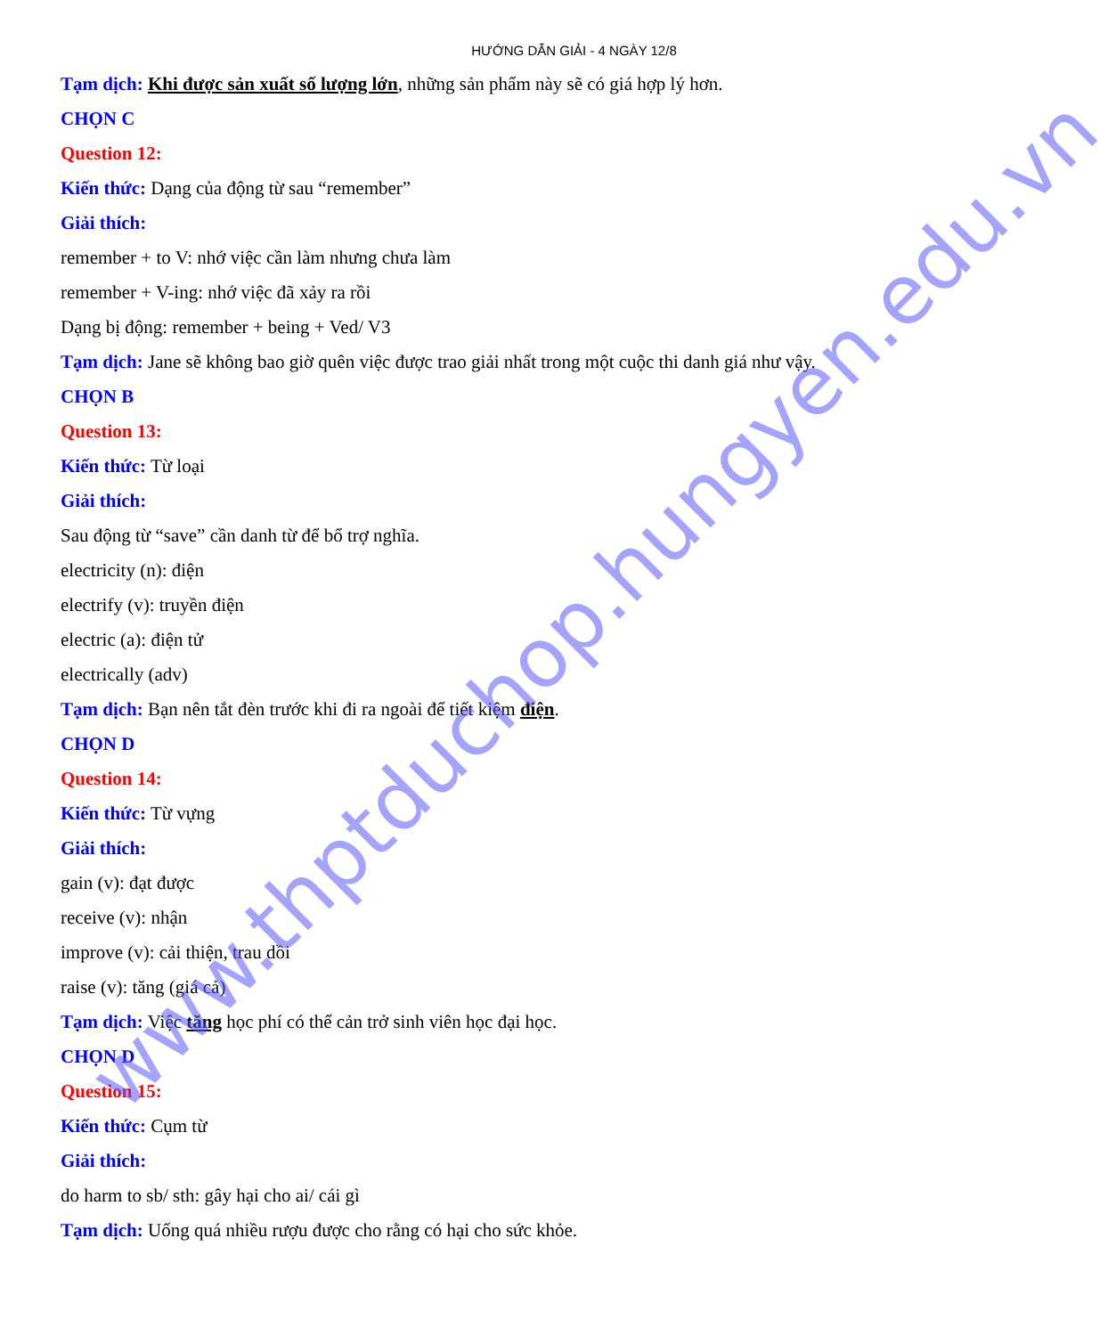HƯỚNG DẪN GIẢI - 4 NGÀY 12/8
Tạm dịch: Khi được sản xuất số lượng lớn, những sản phẩm này sẽ có giá hợp lý hơn.
CHỌN C
Question 12:
Kiến thức: Dạng của động từ sau “remember”
Giải thích:
remember + to V: nhớ việc cần làm nhưng chưa làm
remember + V-ing: nhớ việc đã xảy ra rồi
Dạng bị động: remember + being + Ved/ V3
Tạm dịch: Jane sẽ không bao giờ quên việc được trao giải nhất trong một cuộc thi danh giá như vậy.
CHỌN B
Question 13:
Kiến thức: Từ loại
Giải thích:
Sau động từ “save” cần danh từ để bổ trợ nghĩa.
electricity (n): điện
electrify (v): truyền điện
electric (a): điện tử
electrically (adv)
Tạm dịch: Bạn nên tắt đèn trước khi đi ra ngoài để tiết kiệm điện.
CHỌN D
Question 14:
Kiến thức: Từ vựng
Giải thích:
gain (v): đạt được
receive (v): nhận
improve (v): cải thiện, trau dồi
raise (v): tăng (giá cả)
Tạm dịch: Việc tăng học phí có thể cản trở sinh viên học đại học.
CHỌN D
Question 15:
Kiến thức: Cụm từ
Giải thích:
do harm to sb/ sth: gây hại cho ai/ cái gì
Tạm dịch: Uống quá nhiều rượu được cho rằng có hại cho sức khỏe.
www.thptduchop.hungyen.edu.vn